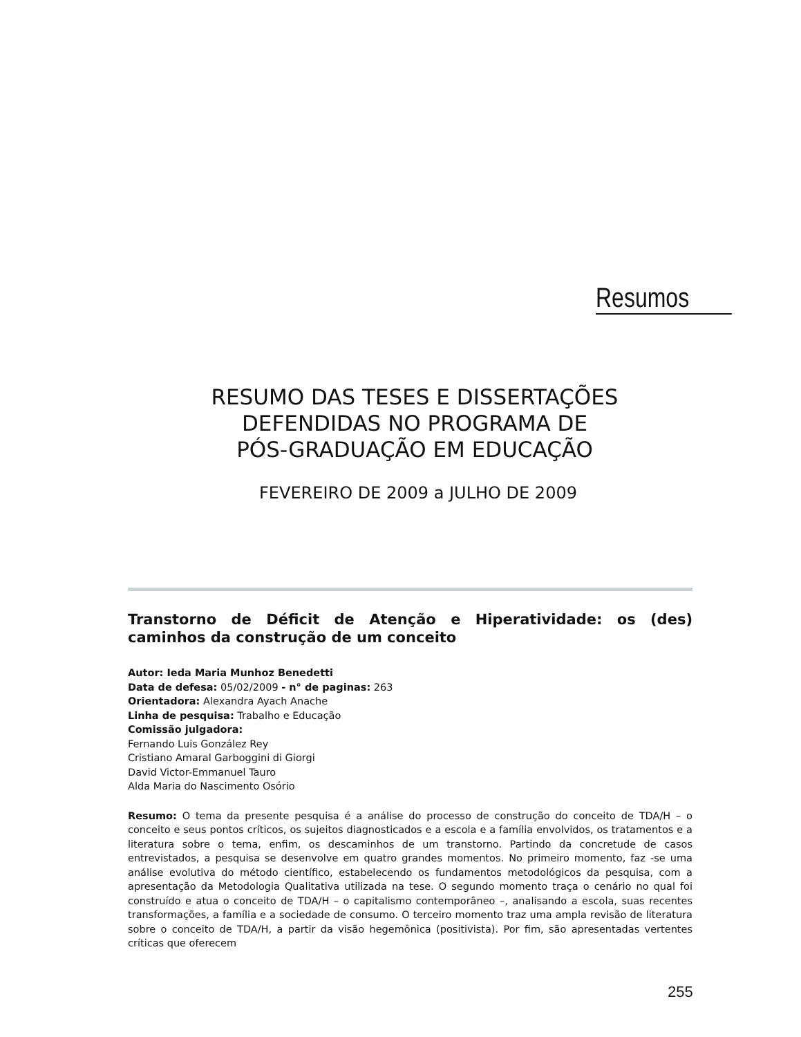Resumos
RESUMO DAS TESES E DISSERTAÇÕES
DEFENDIDAS NO PROGRAMA DE
PÓS-GRADUAÇÃO EM EDUCAÇÃO
FEVEREIRO DE 2009 a JULHO DE 2009
Transtorno de Déficit de Atenção e Hiperatividade: os (des) caminhos da construção de um conceito
Autor: Ieda Maria Munhoz Benedetti
Data de defesa: 05/02/2009 - n° de paginas: 263
Orientadora: Alexandra Ayach Anache
Linha de pesquisa: Trabalho e Educação
Comissão julgadora:
Fernando Luis González Rey
Cristiano Amaral Garboggini di Giorgi
David Victor-Emmanuel Tauro
Alda Maria do Nascimento Osório
Resumo: O tema da presente pesquisa é a análise do processo de construção do conceito de TDA/H – o conceito e seus pontos críticos, os sujeitos diagnosticados e a escola e a família envolvidos, os tratamentos e a literatura sobre o tema, enfim, os descaminhos de um transtorno. Partindo da concretude de casos entrevistados, a pesquisa se desenvolve em quatro grandes momentos. No primeiro momento, faz -se uma análise evolutiva do método científico, estabelecendo os fundamentos metodológicos da pesquisa, com a apresentação da Metodologia Qualitativa utilizada na tese. O segundo momento traça o cenário no qual foi construído e atua o conceito de TDA/H – o capitalismo contemporâneo –, analisando a escola, suas recentes transformações, a família e a sociedade de consumo. O terceiro momento traz uma ampla revisão de literatura sobre o conceito de TDA/H, a partir da visão hegemônica (positivista). Por fim, são apresentadas vertentes críticas que oferecem
255